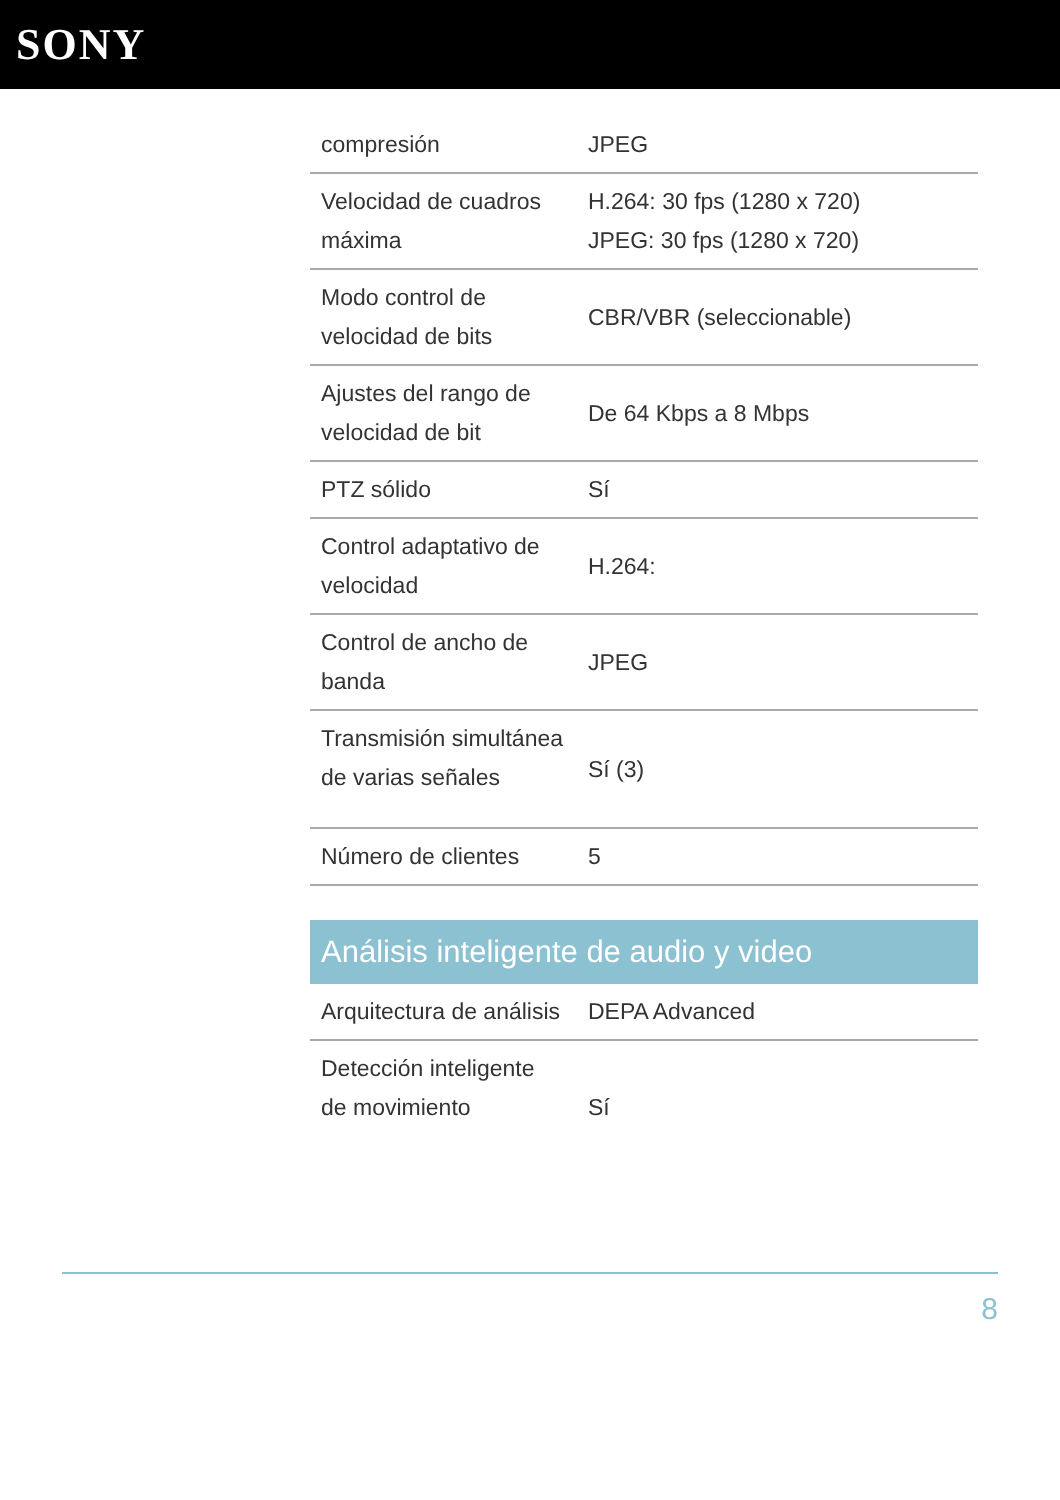SONY
| compresión | JPEG |
| Velocidad de cuadros máxima | H.264: 30 fps (1280 x 720) JPEG: 30 fps (1280 x 720) |
| Modo control de velocidad de bits | CBR/VBR (seleccionable) |
| Ajustes del rango de velocidad de bit | De 64 Kbps a 8 Mbps |
| PTZ sólido | Sí |
| Control adaptativo de velocidad | H.264: |
| Control de ancho de banda | JPEG |
| Transmisión simultánea de varias señales | Sí (3) |
| Número de clientes | 5 |
Análisis inteligente de audio y video
| Arquitectura de análisis | DEPA Advanced |
| Detección inteligente de movimiento | Sí |
8